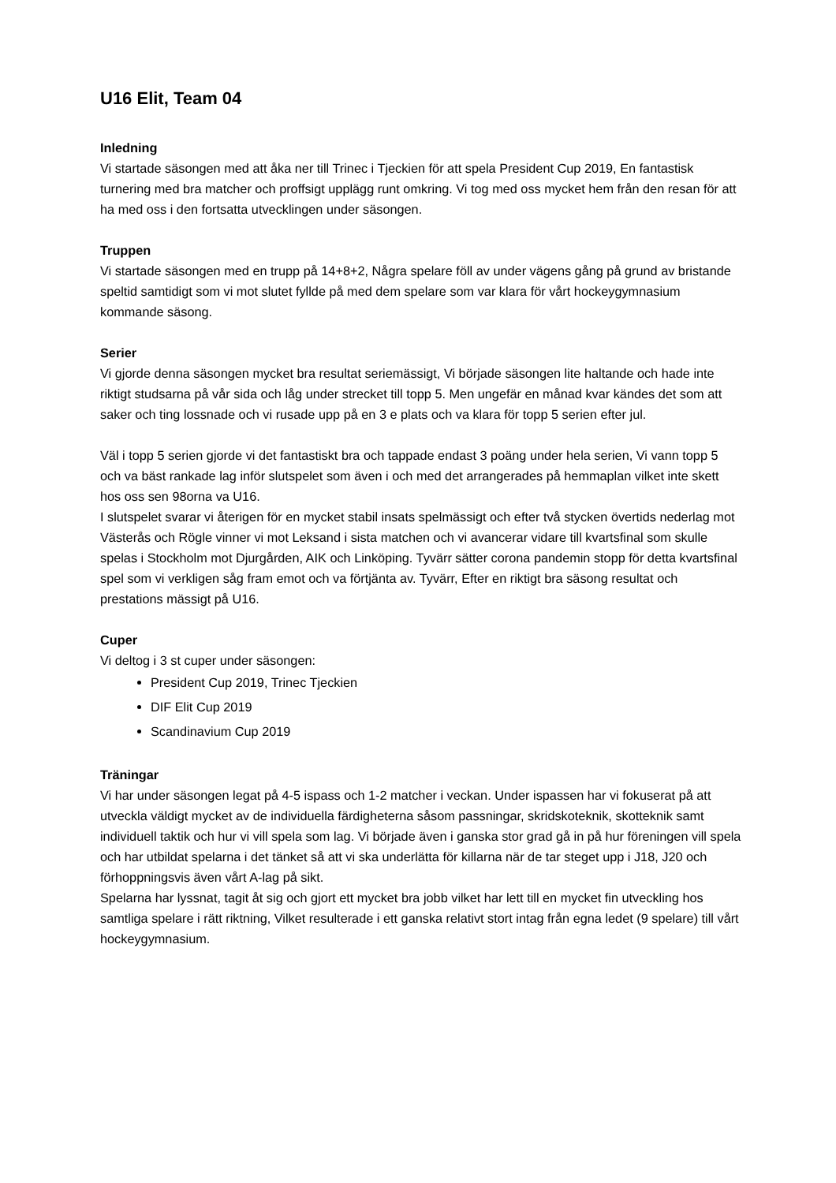U16 Elit, Team 04
Inledning
Vi startade säsongen med att åka ner till Trinec i Tjeckien för att spela President Cup 2019, En fantastisk turnering med bra matcher och proffsigt upplägg runt omkring. Vi tog med oss mycket hem från den resan för att ha med oss i den fortsatta utvecklingen under säsongen.
Truppen
Vi startade säsongen med en trupp på 14+8+2, Några spelare föll av under vägens gång på grund av bristande speltid samtidigt som vi mot slutet fyllde på med dem spelare som var klara för vårt hockeygymnasium kommande säsong.
Serier
Vi gjorde denna säsongen mycket bra resultat seriemässigt, Vi började säsongen lite haltande och hade inte riktigt studsarna på vår sida och låg under strecket till topp 5. Men ungefär en månad kvar kändes det som att saker och ting lossnade och vi rusade upp på en 3 e plats och va klara för topp 5 serien efter jul.
Väl i topp 5 serien gjorde vi det fantastiskt bra och tappade endast 3 poäng under hela serien, Vi vann topp 5 och va bäst rankade lag inför slutspelet som även i och med det arrangerades på hemmaplan vilket inte skett hos oss sen 98orna va U16.
I slutspelet svarar vi återigen för en mycket stabil insats spelmässigt och efter två stycken övertids nederlag mot Västerås och Rögle vinner vi mot Leksand i sista matchen och vi avancerar vidare till kvartsfinal som skulle spelas i Stockholm mot Djurgården, AIK och Linköping. Tyvärr sätter corona pandemin stopp för detta kvartsfinal spel som vi verkligen såg fram emot och va förtjänta av. Tyvärr, Efter en riktigt bra säsong resultat och prestations mässigt på U16.
Cuper
Vi deltog i 3 st cuper under säsongen:
President Cup 2019, Trinec Tjeckien
DIF Elit Cup 2019
Scandinavium Cup 2019
Träningar
Vi har under säsongen legat på 4-5 ispass och 1-2 matcher i veckan. Under ispassen har vi fokuserat på att utveckla väldigt mycket av de individuella färdigheterna såsom passningar, skridskoteknik, skotteknik samt individuell taktik och hur vi vill spela som lag. Vi började även i ganska stor grad gå in på hur föreningen vill spela och har utbildat spelarna i det tänket så att vi ska underlätta för killarna när de tar steget upp i J18, J20 och förhoppningsvis även vårt A-lag på sikt.
Spelarna har lyssnat, tagit åt sig och gjort ett mycket bra jobb vilket har lett till en mycket fin utveckling hos samtliga spelare i rätt riktning, Vilket resulterade i ett ganska relativt stort intag från egna ledet (9 spelare) till vårt hockeygymnasium.